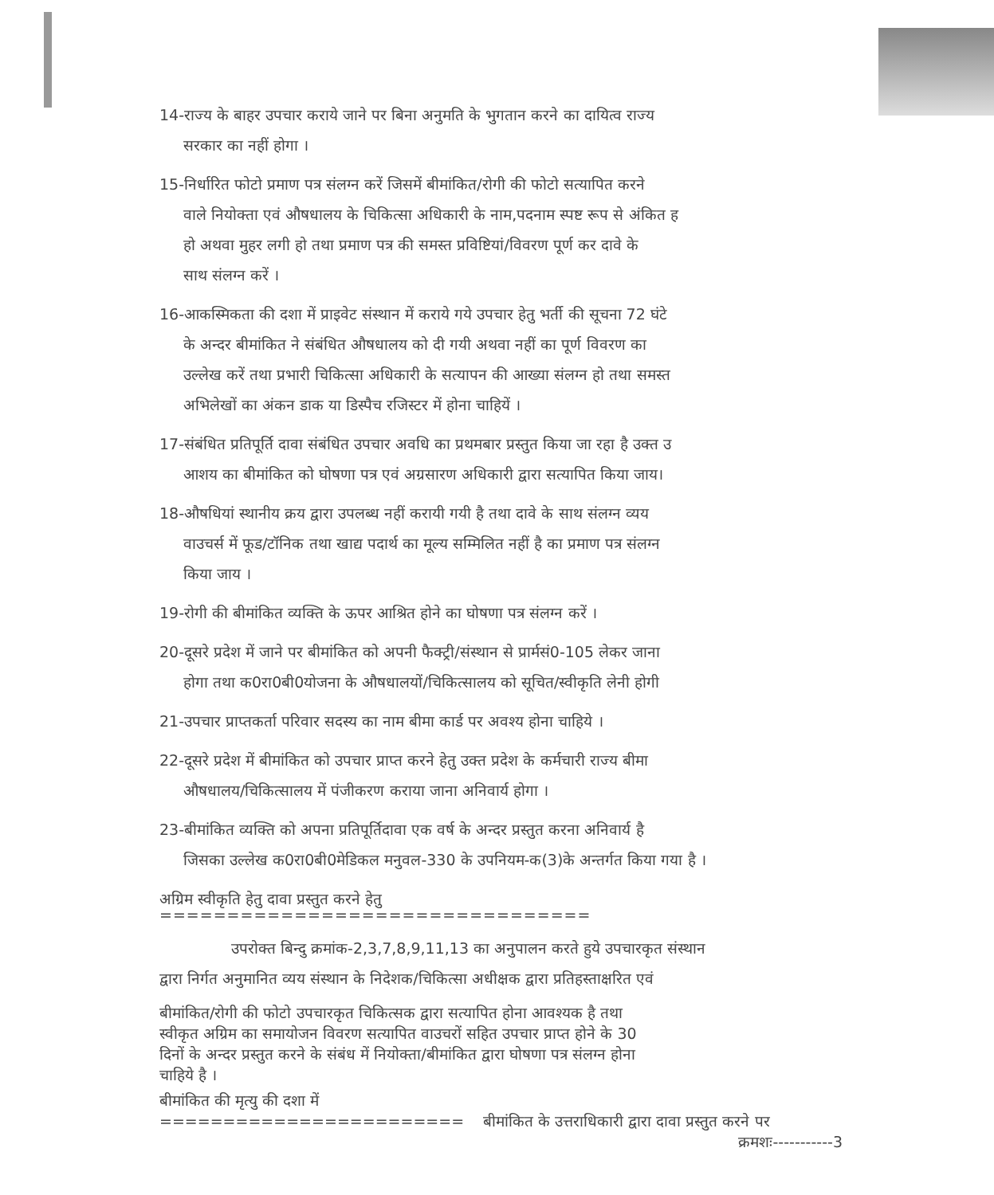14-राज्य के बाहर उपचार कराये जाने पर बिना अनुमति के भुगतान करने का दायित्व राज्य
सरकार का नहीं होगा ।
15-निर्धारित फोटो प्रमाण पत्र संलग्न करें जिसमें बीमांकित/रोगी की फोटो सत्यापित करने
वाले नियोक्ता एवं औषधालय के चिकित्सा अधिकारी के नाम,पदनाम स्पष्ट रूप से अंकित ह
हो अथवा मुहर लगी हो तथा प्रमाण पत्र की समस्त प्रविष्टियां/विवरण पूर्ण कर दावे के
साथ संलग्न करें ।
16-आकस्मिकता की दशा में प्राइवेट संस्थान में कराये गये उपचार हेतु भर्ती की सूचना 72 घंटे
के अन्दर बीमांकित ने संबंधित औषधालय को दी गयी अथवा नहीं का पूर्ण विवरण का
उल्लेख करें तथा प्रभारी चिकित्सा अधिकारी के सत्यापन की आख्या संलग्न हो तथा समस्त
अभिलेखों का अंकन डाक या डिस्पैच रजिस्टर में होना चाहियें ।
17-संबंधित प्रतिपूर्ति दावा संबंधित उपचार अवधि का प्रथमबार प्रस्तुत किया जा रहा है उक्त उ
आशय का बीमांकित को घोषणा पत्र एवं अग्रसारण अधिकारी द्वारा सत्यापित किया जाय।
18-औषधियां स्थानीय क्रय द्वारा उपलब्ध नहीं करायी गयी है तथा दावे के साथ संलग्न व्यय
वाउचर्स में फूड/टॉनिक तथा खाद्य पदार्थ का मूल्य सम्मिलित नहीं है का प्रमाण पत्र संलग्न
किया जाय ।
19-रोगी की बीमांकित व्यक्ति के ऊपर आश्रित होने का घोषणा पत्र संलग्न करें ।
20-दूसरे प्रदेश में जाने पर बीमांकित को अपनी फैक्ट्री/संस्थान से प्रार्मसं0-105 लेकर जाना
होगा तथा क0रा0बी0योजना के औषधालयों/चिकित्सालय को सूचित/स्वीकृति लेनी होगी
21-उपचार प्राप्तकर्ता परिवार सदस्य का नाम बीमा कार्ड पर अवश्य होना चाहिये ।
22-दूसरे प्रदेश में बीमांकित को उपचार प्राप्त करने हेतु उक्त प्रदेश के कर्मचारी राज्य बीमा
औषधालय/चिकित्सालय में पंजीकरण कराया जाना अनिवार्य होगा ।
23-बीमांकित व्यक्ति को अपना प्रतिपूर्तिदावा एक वर्ष के अन्दर प्रस्तुत करना अनिवार्य है
जिसका उल्लेख क0रा0बी0मेडिकल मनुवल-330 के उपनियम-क(3)के अन्तर्गत किया गया है ।
अग्रिम स्वीकृति हेतु दावा प्रस्तुत करने हेतु
================================
उपरोक्त बिन्दु क्रमांक-2,3,7,8,9,11,13 का अनुपालन करते हुये उपचारकृत संस्थान
द्वारा निर्गत अनुमानित व्यय संस्थान के निदेशक/चिकित्सा अधीक्षक द्वारा प्रतिहस्ताक्षरित एवं
बीमांकित/रोगी की फोटो उपचारकृत चिकित्सक द्वारा सत्यापित होना आवश्यक है तथा
स्वीकृत अग्रिम का समायोजन विवरण सत्यापित वाउचरों सहित उपचार प्राप्त होने के 30
दिनों के अन्दर प्रस्तुत करने के संबंध में नियोक्ता/बीमांकित द्वारा घोषणा पत्र संलग्न होना
चाहिये है ।
बीमांकित की मृत्यु की दशा में
======================== बीमांकित के उत्तराधिकारी द्वारा दावा प्रस्तुत करने पर
क्रमशः-----------3